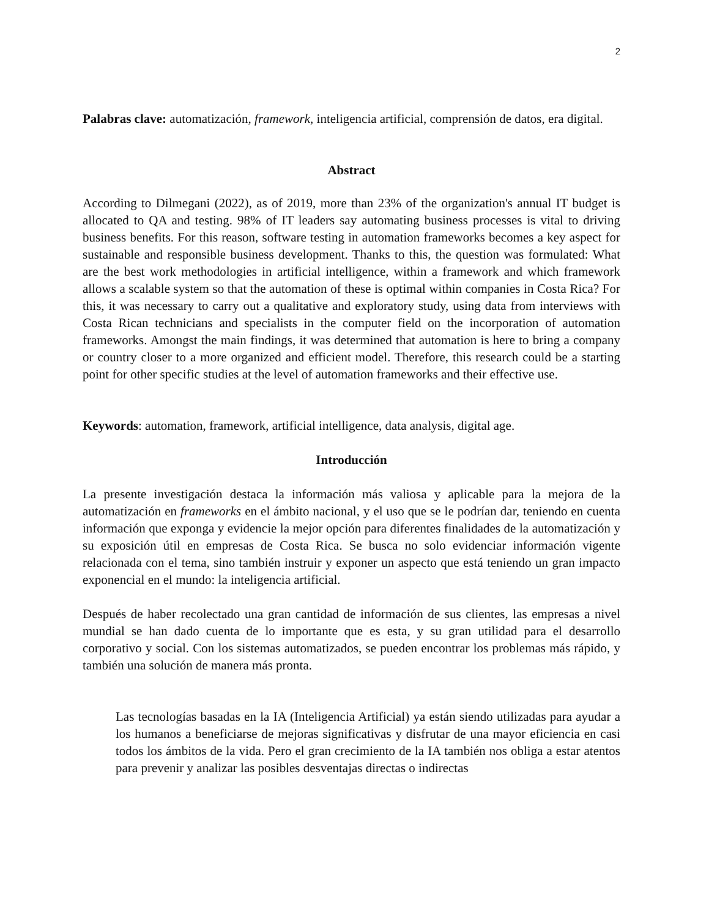2
Palabras clave: automatización, framework, inteligencia artificial, comprensión de datos, era digital.
Abstract
According to Dilmegani (2022), as of 2019, more than 23% of the organization's annual IT budget is allocated to QA and testing. 98% of IT leaders say automating business processes is vital to driving business benefits. For this reason, software testing in automation frameworks becomes a key aspect for sustainable and responsible business development. Thanks to this, the question was formulated: What are the best work methodologies in artificial intelligence, within a framework and which framework allows a scalable system so that the automation of these is optimal within companies in Costa Rica? For this, it was necessary to carry out a qualitative and exploratory study, using data from interviews with Costa Rican technicians and specialists in the computer field on the incorporation of automation frameworks. Amongst the main findings, it was determined that automation is here to bring a company or country closer to a more organized and efficient model. Therefore, this research could be a starting point for other specific studies at the level of automation frameworks and their effective use.
Keywords: automation, framework, artificial intelligence, data analysis, digital age.
Introducción
La presente investigación destaca la información más valiosa y aplicable para la mejora de la automatización en frameworks en el ámbito nacional, y el uso que se le podrían dar, teniendo en cuenta información que exponga y evidencie la mejor opción para diferentes finalidades de la automatización y su exposición útil en empresas de Costa Rica. Se busca no solo evidenciar información vigente relacionada con el tema, sino también instruir y exponer un aspecto que está teniendo un gran impacto exponencial en el mundo: la inteligencia artificial.
Después de haber recolectado una gran cantidad de información de sus clientes, las empresas a nivel mundial se han dado cuenta de lo importante que es esta, y su gran utilidad para el desarrollo corporativo y social. Con los sistemas automatizados, se pueden encontrar los problemas más rápido, y también una solución de manera más pronta.
Las tecnologías basadas en la IA (Inteligencia Artificial) ya están siendo utilizadas para ayudar a los humanos a beneficiarse de mejoras significativas y disfrutar de una mayor eficiencia en casi todos los ámbitos de la vida. Pero el gran crecimiento de la IA también nos obliga a estar atentos para prevenir y analizar las posibles desventajas directas o indirectas